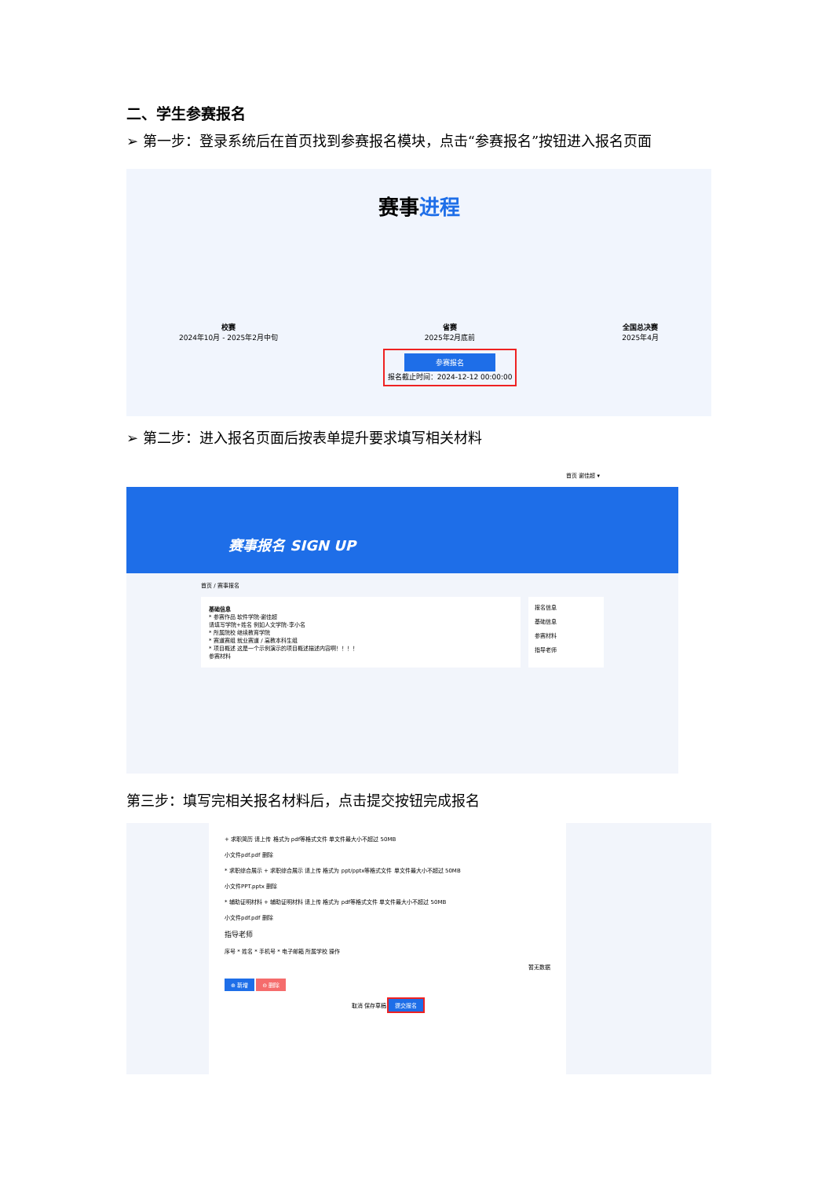二、学生参赛报名
➢ 第一步：登录系统后在首页找到参赛报名模块，点击“参赛报名”按钮进入报名页面
赛事进程
校赛
2024年10月 - 2025年2月中旬
省赛
2025年2月底前
参赛报名
报名截止时间：2024-12-12 00:00:00
全国总决赛
2025年4月
➢ 第二步：进入报名页面后按表单提升要求填写相关材料
首页 谢佳超 ▾
赛事报名 SIGN UP
首页 / 赛事报名
基础信息
* 参赛作品 软件学院-谢佳超
请填写学院+姓名 例如人文学院-李小名
* 所属院校 继续教育学院
* 赛道赛组 就业赛道 / 高教本科生组
* 项目概述 这是一个示例演示的项目概述描述内容啊！！！！
参赛材料
报名信息
基础信息
参赛材料
指导老师
第三步：填写完相关报名材料后，点击提交按钮完成报名
+ 求职简历 请上传 格式为 pdf等格式文件 单文件最大小不超过 50MB
小文件pdf.pdf 删除
* 求职综合展示 + 求职综合展示 请上传 格式为 ppt/pptx等格式文件 单文件最大小不超过 50MB
小文件PPT.pptx 删除
* 辅助证明材料 + 辅助证明材料 请上传 格式为 pdf等格式文件 单文件最大小不超过 50MB
小文件pdf.pdf 删除
指导老师
序号 * 姓名 * 手机号 * 电子邮箱 所属学校 操作
暂无数据
⊕ 新增 ⊖ 删除
取消 保存草稿 提交报名